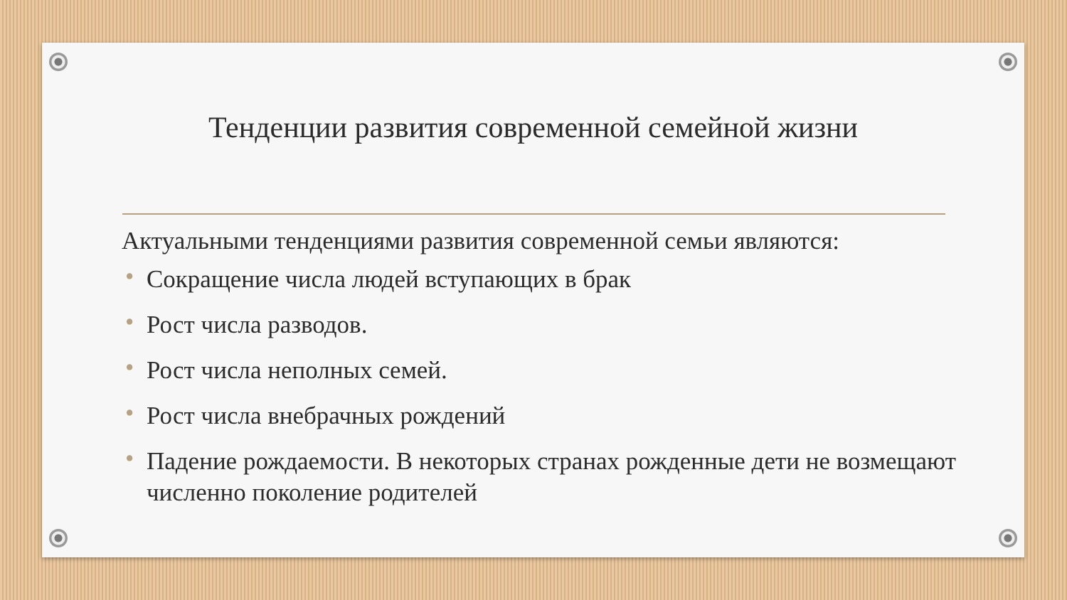Тенденции развития современной семейной жизни
Актуальными тенденциями развития современной семьи являются:
• Сокращение числа людей вступающих в брак
• Рост числа разводов.
• Рост числа неполных семей.
• Рост числа внебрачных рождений
• Падение рождаемости. В некоторых странах рожденные дети не возмещают численно поколение родителей